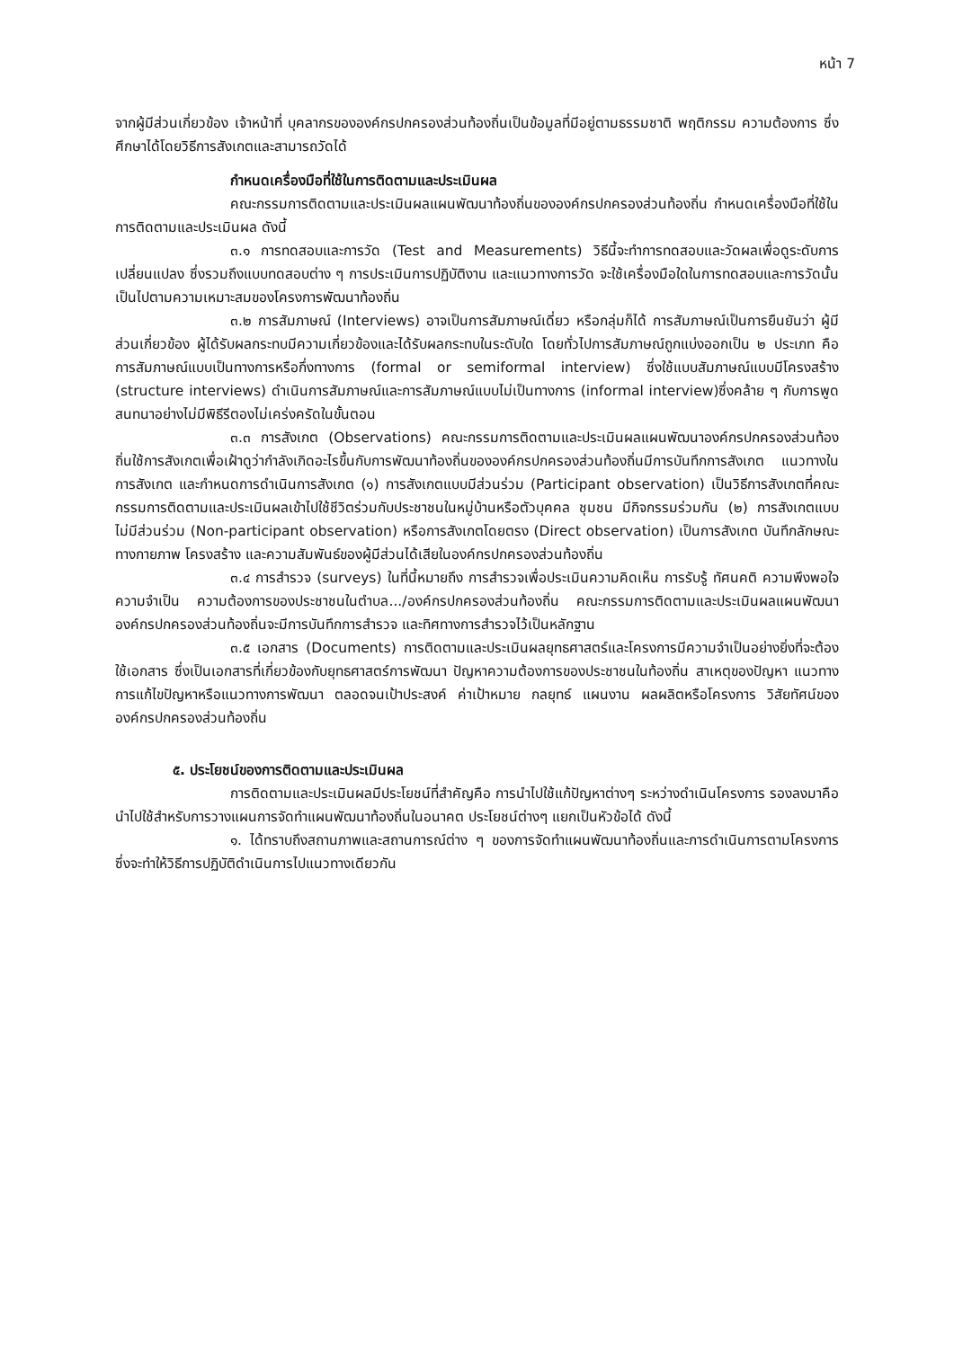หน้า 7
จากผู้มีส่วนเกี่ยวข้อง เจ้าหน้าที่ บุคลากรขององค์กรปกครองส่วนท้องถิ่นเป็นข้อมูลที่มีอยู่ตามธรรมชาติ พฤติกรรม ความต้องการ ซึ่งศึกษาได้โดยวิธีการสังเกตและสามารถวัดได้
กำหนดเครื่องมือที่ใช้ในการติดตามและประเมินผล
คณะกรรมการติดตามและประเมินผลแผนพัฒนาท้องถิ่นขององค์กรปกครองส่วนท้องถิ่น กำหนดเครื่องมือที่ใช้ในการติดตามและประเมินผล ดังนี้
๓.๑ การทดสอบและการวัด (Test and Measurements) วิธีนี้จะทำการทดสอบและวัดผลเพื่อดูระดับการเปลี่ยนแปลง ซึ่งรวมถึงแบบทดสอบต่าง ๆ การประเมินการปฏิบัติงาน และแนวทางการวัด จะใช้เครื่องมือใดในการทดสอบและการวัดนั้นเป็นไปตามความเหมาะสมของโครงการพัฒนาท้องถิ่น
๓.๒ การสัมภาษณ์ (Interviews) อาจเป็นการสัมภาษณ์เดี่ยว หรือกลุ่มก็ได้ การสัมภาษณ์เป็นการยืนยันว่า ผู้มีส่วนเกี่ยวข้อง ผู้ได้รับผลกระทบมีความเกี่ยวข้องและได้รับผลกระทบในระดับใด โดยทั่วไปการสัมภาษณ์ถูกแบ่งออกเป็น ๒ ประเภท คือ การสัมภาษณ์แบบเป็นทางการหรือกึ่งทางการ (formal or semiformal interview) ซึ่งใช้แบบสัมภาษณ์แบบมีโครงสร้าง (structure interviews) ดำเนินการสัมภาษณ์และการสัมภาษณ์แบบไม่เป็นทางการ (informal interview)ซึ่งคล้าย ๆ กับการพูดสนทนาอย่างไม่มีพิธีรีตองไม่เคร่งครัดในขั้นตอน
๓.๓ การสังเกต (Observations) คณะกรรมการติดตามและประเมินผลแผนพัฒนาองค์กรปกครองส่วนท้องถิ่นใช้การสังเกตเพื่อเฝ้าดูว่ากำลังเกิดอะไรขึ้นกับการพัฒนาท้องถิ่นขององค์กรปกครองส่วนท้องถิ่นมีการบันทึกการสังเกต แนวทางในการสังเกต และกำหนดการดำเนินการสังเกต (๑) การสังเกตแบบมีส่วนร่วม (Participant observation) เป็นวิธีการสังเกตที่คณะกรรมการติดตามและประเมินผลเข้าไปใช้ชีวิตร่วมกับประชาชนในหมู่บ้านหรือตัวบุคคล ชุมชน มีกิจกรรมร่วมกัน (๒) การสังเกตแบบไม่มีส่วนร่วม (Non-participant observation) หรือการสังเกตโดยตรง (Direct observation) เป็นการสังเกต บันทึกลักษณะทางกายภาพ โครงสร้าง และความสัมพันธ์ของผู้มีส่วนได้เสียในองค์กรปกครองส่วนท้องถิ่น
๓.๔ การสำรวจ (surveys) ในที่นี้หมายถึง การสำรวจเพื่อประเมินความคิดเห็น การรับรู้ ทัศนคติ ความพึงพอใจ ความจำเป็น ความต้องการของประชาชนในตำบล.../องค์กรปกครองส่วนท้องถิ่น คณะกรรมการติดตามและประเมินผลแผนพัฒนาองค์กรปกครองส่วนท้องถิ่นจะมีการบันทึกการสำรวจ และทิศทางการสำรวจไว้เป็นหลักฐาน
๓.๕ เอกสาร (Documents) การติดตามและประเมินผลยุทธศาสตร์และโครงการมีความจำเป็นอย่างยิ่งที่จะต้องใช้เอกสาร ซึ่งเป็นเอกสารที่เกี่ยวข้องกับยุทธศาสตร์การพัฒนา ปัญหาความต้องการของประชาชนในท้องถิ่น สาเหตุของปัญหา แนวทางการแก้ไขปัญหาหรือแนวทางการพัฒนา ตลอดจนเป้าประสงค์ ค่าเป้าหมาย กลยุทธ์ แผนงาน ผลผลิตหรือโครงการ วิสัยทัศน์ขององค์กรปกครองส่วนท้องถิ่น
๕. ประโยชน์ของการติดตามและประเมินผล
การติดตามและประเมินผลมีประโยชน์ที่สำคัญคือ การนำไปใช้แก้ปัญหาต่างๆ ระหว่างดำเนินโครงการ รองลงมาคือนำไปใช้สำหรับการวางแผนการจัดทำแผนพัฒนาท้องถิ่นในอนาคต ประโยชน์ต่างๆ แยกเป็นหัวข้อได้ ดังนี้
๑. ได้ทราบถึงสถานภาพและสถานการณ์ต่าง ๆ ของการจัดทำแผนพัฒนาท้องถิ่นและการดำเนินการตามโครงการ ซึ่งจะทำให้วิธีการปฏิบัติดำเนินการไปแนวทางเดียวกัน